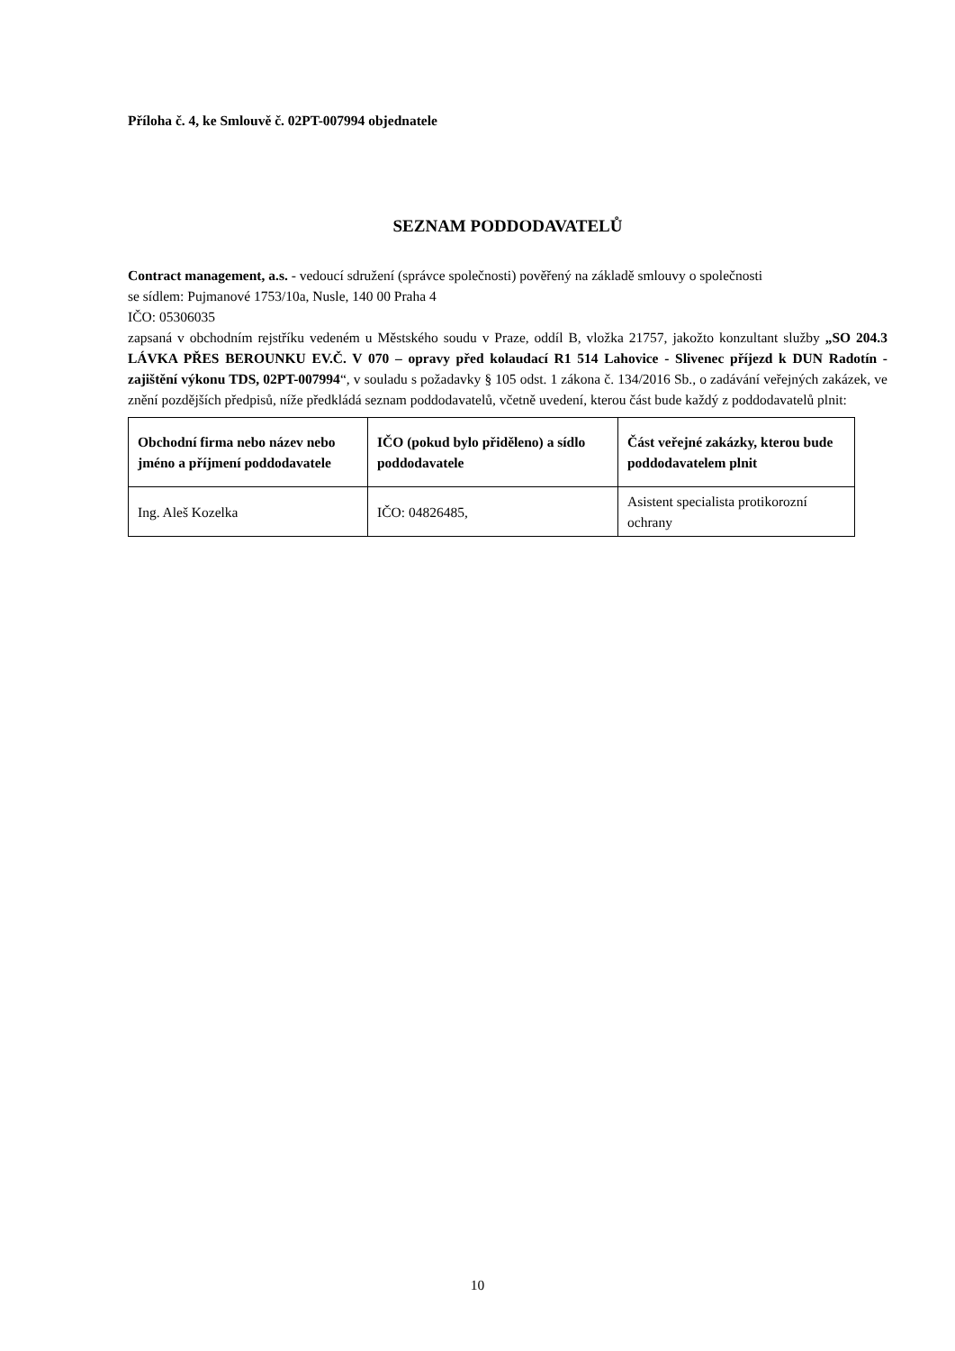Příloha č. 4, ke Smlouvě č. 02PT-007994 objednatele
SEZNAM PODDODAVATELŮ
Contract management, a.s. - vedoucí sdružení (správce společnosti) pověřený na základě smlouvy o společnosti
se sídlem: Pujmanové 1753/10a, Nusle, 140 00 Praha 4
IČO: 05306035
zapsaná v obchodním rejstříku vedeném u Městského soudu v Praze, oddíl B, vložka 21757, jakožto konzultant služby „SO 204.3 LÁVKA PŘES BEROUNKU EV.Č. V 070 – opravy před kolaudací R1 514 Lahovice - Slivenec příjezd k DUN Radotín - zajištění výkonu TDS, 02PT-007994“, v souladu s požadavky § 105 odst. 1 zákona č. 134/2016 Sb., o zadávání veřejných zakázek, ve znění pozdějších předpisů, níže předkládá seznam poddodavatelů, včetně uvedení, kterou část bude každý z poddodavatelů plnit:
| Obchodní firma nebo název nebo jméno a příjmení poddodavatele | IČO (pokud bylo přiděleno) a sídlo poddodavatele | Část veřejné zakázky, kterou bude poddodavatelem plnit |
| --- | --- | --- |
| Ing. Aleš Kozelka | IČO: 04826485, | Asistent specialista protikorozní ochrany |
10